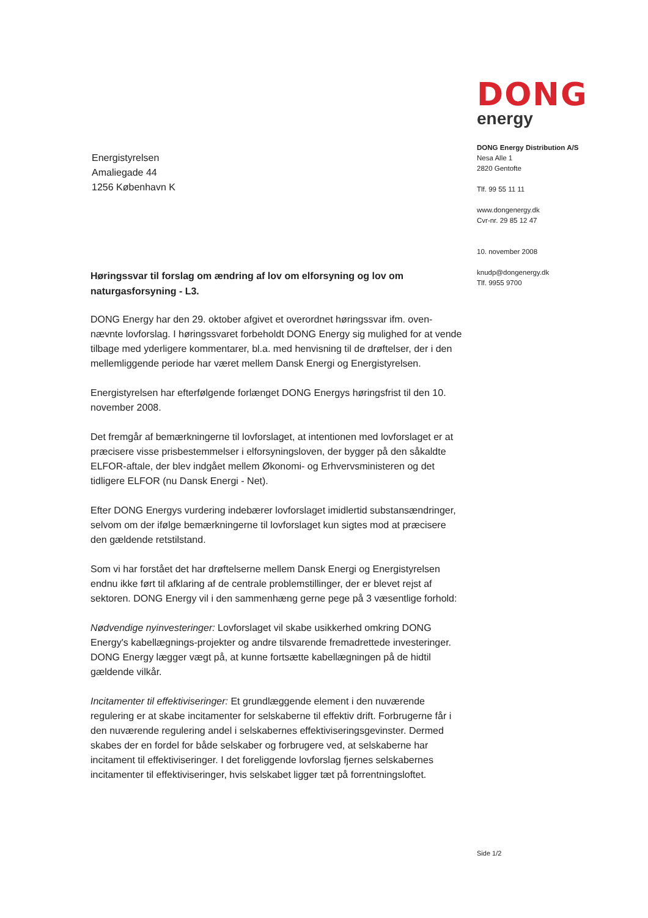DONG
energy
DONG Energy Distribution A/S
Nesa Alle 1
2820 Gentofte
Tlf. 99 55 11 11
www.dongenergy.dk
Cvr-nr. 29 85 12 47
10. november 2008
knudp@dongenergy.dk
Tlf. 9955 9700
Energistyrelsen
Amaliegade 44
1256 København K
Høringssvar til forslag om ændring af lov om elforsyning og lov om naturgasforsyning - L3.
DONG Energy har den 29. oktober afgivet et overordnet høringssvar ifm. oven-nævnte lovforslag. I høringssvaret forbeholdt DONG Energy sig mulighed for at vende tilbage med yderligere kommentarer, bl.a. med henvisning til de drøftelser, der i den mellemliggende periode har været mellem Dansk Energi og Energistyrelsen.
Energistyrelsen har efterfølgende forlænget DONG Energys høringsfrist til den 10. november 2008.
Det fremgår af bemærkningerne til lovforslaget, at intentionen med lovforslaget er at præcisere visse prisbestemmelser i elforsyningsloven, der bygger på den såkaldte ELFOR-aftale, der blev indgået mellem Økonomi- og Erhvervsministeren og det tidligere ELFOR (nu Dansk Energi - Net).
Efter DONG Energys vurdering indebærer lovforslaget imidlertid substansændringer, selvom om der ifølge bemærkningerne til lovforslaget kun sigtes mod at præcisere den gældende retstilstand.
Som vi har forstået det har drøftelserne mellem Dansk Energi og Energistyrelsen endnu ikke ført til afklaring af de centrale problemstillinger, der er blevet rejst af sektoren. DONG Energy vil i den sammenhæng gerne pege på 3 væsentlige forhold:
Nødvendige nyinvesteringer: Lovforslaget vil skabe usikkerhed omkring DONG Energy's kabellægnings-projekter og andre tilsvarende fremadrettede investeringer. DONG Energy lægger vægt på, at kunne fortsætte kabellægningen på de hidtil gældende vilkår.
Incitamenter til effektiviseringer: Et grundlæggende element i den nuværende regulering er at skabe incitamenter for selskaberne til effektiv drift. Forbrugerne får i den nuværende regulering andel i selskabernes effektiviseringsgevinster. Dermed skabes der en fordel for både selskaber og forbrugere ved, at selskaberne har incitament til effektiviseringer. I det foreliggende lovforslag fjernes selskabernes incitamenter til effektiviseringer, hvis selskabet ligger tæt på forrentningsloftet.
Side 1/2